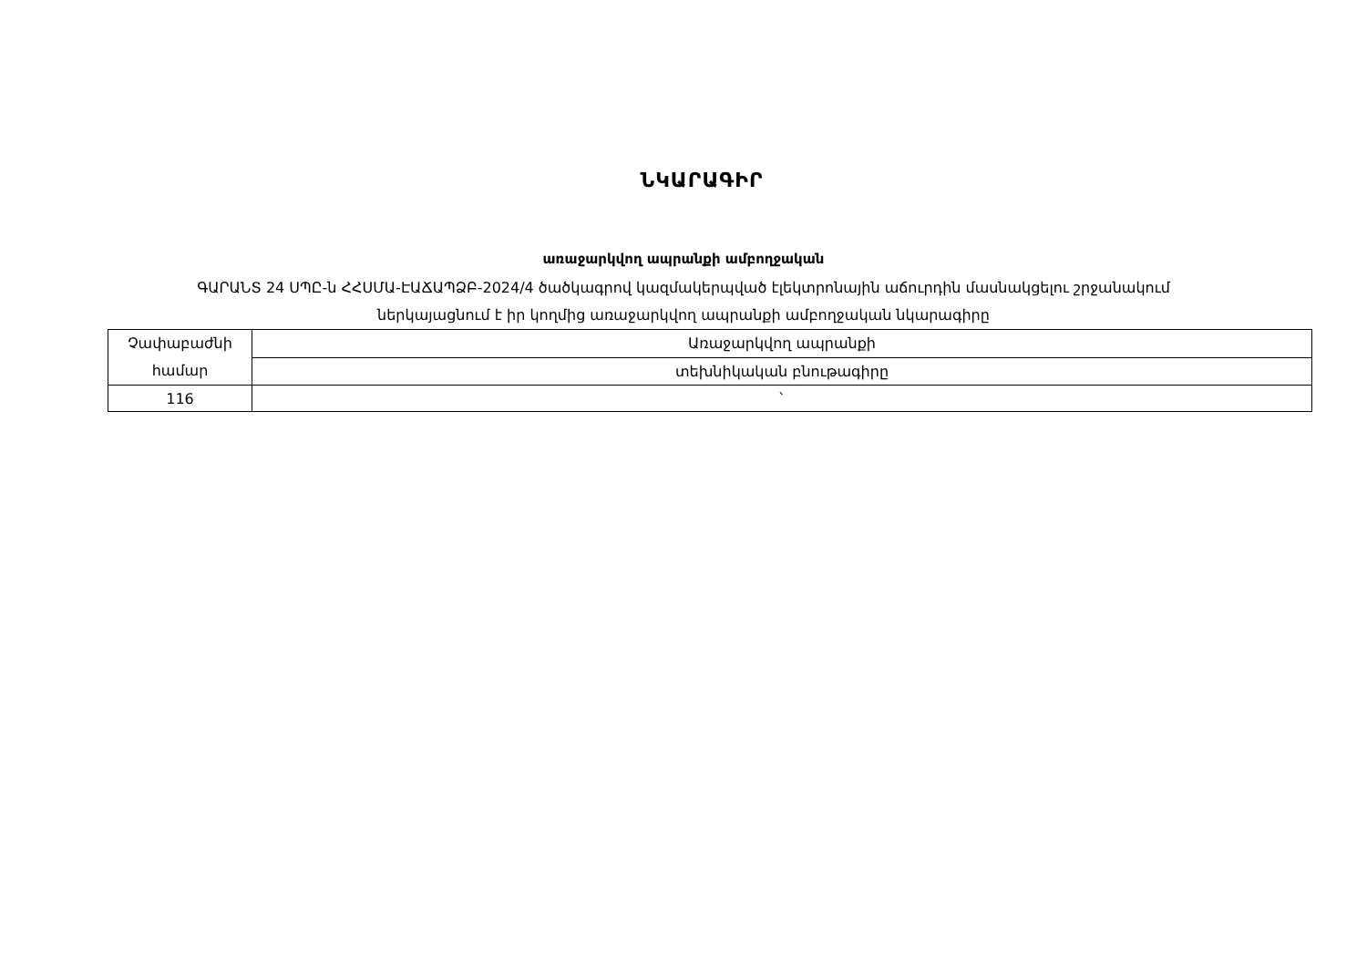ՆԿԱՐԱԳԻՐ
առաջարկվող ապրանքի ամբողջական
ԳԱՐԱՆՏ 24 ՍՊԸ-ն ՀՀՍՄԱ-ԷԱՃԱՊՁԲ-2024/4 ծածկագրով կազմակերպված էլեկտրոնային աճուրդին մասնակցելու շրջանակում
ներկայացնում է իր կողմից առաջարկվող ապրանքի ամբողջական նկարագիրը
| Չափաբաժնի համար | Առաջարկվող ապրանքի |
| | տեխնիկական բնութագիրը |
| 116 | ` |